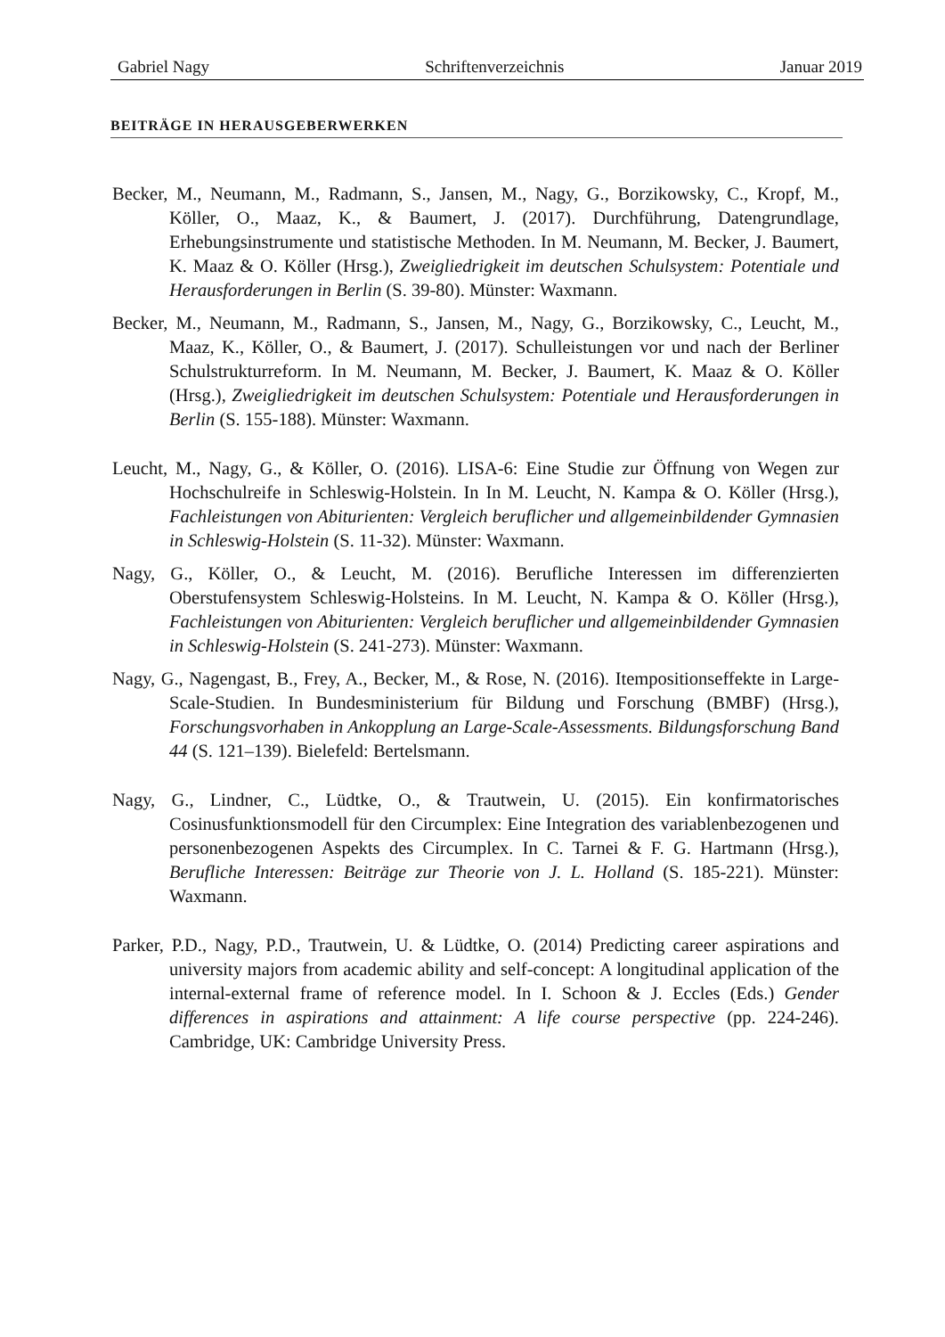Gabriel Nagy Schriftenverzeichnis Januar 2019
BEITRÄGE IN HERAUSGEBERWERKEN
Becker, M., Neumann, M., Radmann, S., Jansen, M., Nagy, G., Borzikowsky, C., Kropf, M., Köller, O., Maaz, K., & Baumert, J. (2017). Durchführung, Datengrundlage, Erhebungsinstrumente und statistische Methoden. In M. Neumann, M. Becker, J. Baumert, K. Maaz & O. Köller (Hrsg.), Zweigliedrigkeit im deutschen Schulsystem: Potentiale und Herausforderungen in Berlin (S. 39-80). Münster: Waxmann.
Becker, M., Neumann, M., Radmann, S., Jansen, M., Nagy, G., Borzikowsky, C., Leucht, M., Maaz, K., Köller, O., & Baumert, J. (2017). Schulleistungen vor und nach der Berliner Schulstrukturreform. In M. Neumann, M. Becker, J. Baumert, K. Maaz & O. Köller (Hrsg.), Zweigliedrigkeit im deutschen Schulsystem: Potentiale und Herausforderungen in Berlin (S. 155-188). Münster: Waxmann.
Leucht, M., Nagy, G., & Köller, O. (2016). LISA-6: Eine Studie zur Öffnung von Wegen zur Hochschulreife in Schleswig-Holstein. In In M. Leucht, N. Kampa & O. Köller (Hrsg.), Fachleistungen von Abiturienten: Vergleich beruflicher und allgemeinbildender Gymnasien in Schleswig-Holstein (S. 11-32). Münster: Waxmann.
Nagy, G., Köller, O., & Leucht, M. (2016). Berufliche Interessen im differenzierten Oberstufensystem Schleswig-Holsteins. In M. Leucht, N. Kampa & O. Köller (Hrsg.), Fachleistungen von Abiturienten: Vergleich beruflicher und allgemeinbildender Gymnasien in Schleswig-Holstein (S. 241-273). Münster: Waxmann.
Nagy, G., Nagengast, B., Frey, A., Becker, M., & Rose, N. (2016). Itempositionseffekte in Large-Scale-Studien. In Bundesministerium für Bildung und Forschung (BMBF) (Hrsg.), Forschungsvorhaben in Ankopplung an Large-Scale-Assessments. Bildungsforschung Band 44 (S. 121–139). Bielefeld: Bertelsmann.
Nagy, G., Lindner, C., Lüdtke, O., & Trautwein, U. (2015). Ein konfirmatorisches Cosinusfunktionsmodell für den Circumplex: Eine Integration des variablenbezogenen und personenbezogenen Aspekts des Circumplex. In C. Tarnei & F. G. Hartmann (Hrsg.), Berufliche Interessen: Beiträge zur Theorie von J. L. Holland (S. 185-221). Münster: Waxmann.
Parker, P.D., Nagy, P.D., Trautwein, U. & Lüdtke, O. (2014) Predicting career aspirations and university majors from academic ability and self-concept: A longitudinal application of the internal-external frame of reference model. In I. Schoon & J. Eccles (Eds.) Gender differences in aspirations and attainment: A life course perspective (pp. 224-246). Cambridge, UK: Cambridge University Press.